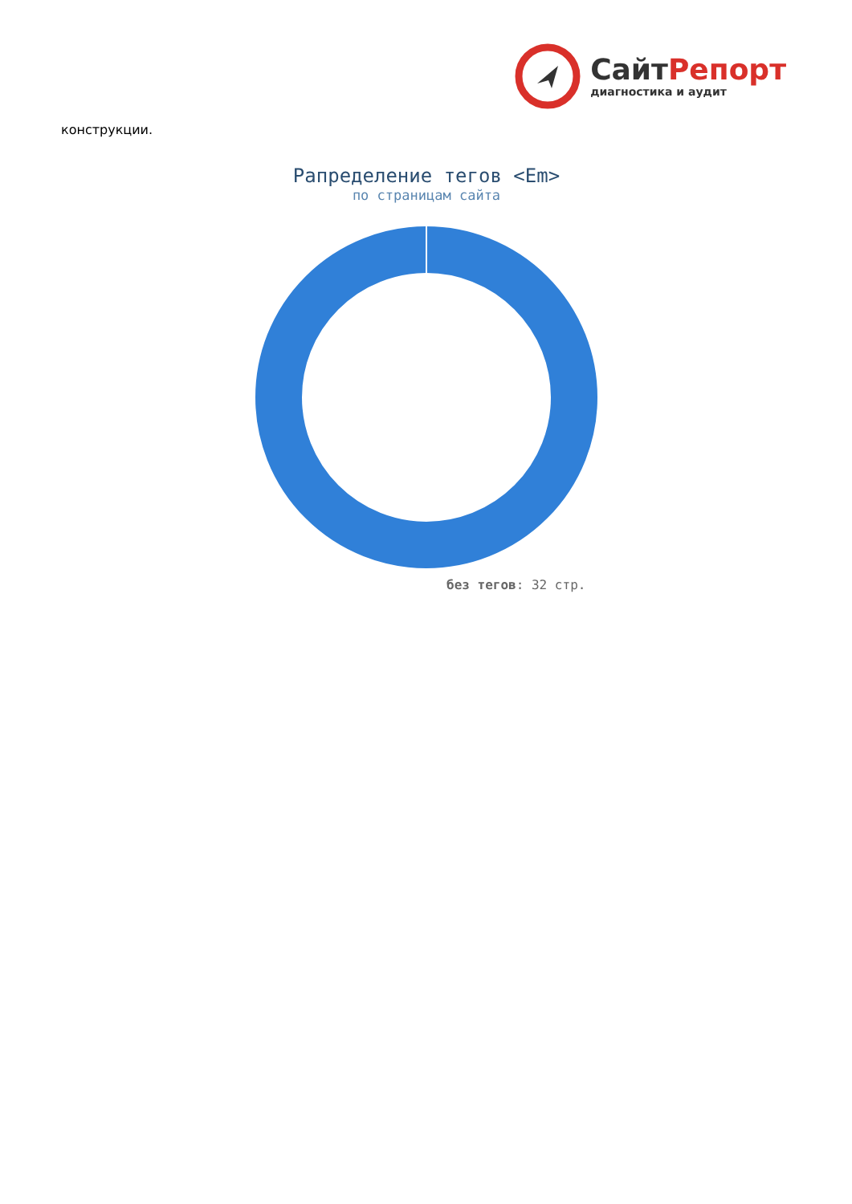СайтРепорт
диагностика и аудит
конструкции.
Рапределение тегов <Em>
по страницам сайта
без тегов: 32 стр.